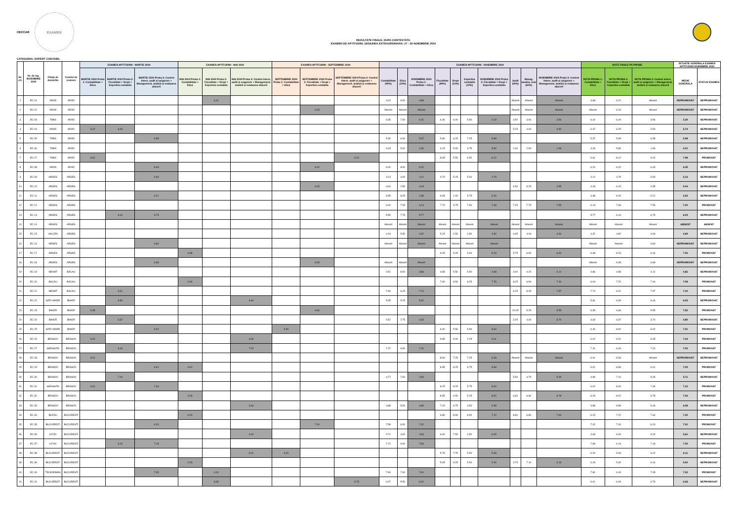CECCAR
EXAMEN
REZULTATE FINALE, DUPA CONTESTATII,
EXAMEN DE APTITUDINI, SESIUNEA EXTRAORDINARA: 27 - 29 NOIEMBRIE 2024
CATEGORIA: EXPERT CONTABIL
| Nr. crt. | Nr. de leg. NOIEMBRIE 2024 | Filiala de domiciliu | Centrul de examen | EXAMEN APTITUDINI - MARTIE 2024 | | | EXAMEN APTITUDINI - MAI 2024 | | | EXAMEN APTITUDINI - SEPTEMBRIE 2024 | | | EXAMEN APTITUDINI - NOIEMBRIE 2024 | | | | | | | | | | NOTE FINALE PE PROBE | | | SITUATIE GENERALA EXAMEN APTITUDINI NOIEMBRIE 2024 | |
| --- | --- | --- | --- | --- | --- | --- | --- | --- | --- | --- | --- | --- | --- | --- | --- | --- | --- | --- | --- | --- | --- | --- | --- | --- | --- | --- | --- |
| | | | | MARTIE 2024 Proba 1: Contabilitate + Etica | MARTIE 2024 Proba 2: Fiscalitate + Drept + Expertiza contabila | MARTIE 2024 Proba 3: Control intern, audit și asigurare + Management, analiză și evaluarea afacerii | MAI 2024 Proba 1: Contabilitate + Etica | MAI 2024 Proba 2: Fiscalitate + Drept + Expertiza contabila | MAI 2024 Proba 3: Control intern, audit și asigurare + Management, analiză și evaluarea afacerii | SEPTEMBRIE 2024 Proba 1: Contabilitate + Etica | SEPTEMBRIE 2024 Proba 2: Fiscalitate + Drept + Expertiza contabila | SEPTEMBRIE 2024 Proba 3: Control intern, audit și asigurare + Management, analiză și evaluarea afacerii | Contabilitate (90%) | Etica (10%) | NOIEMBRIE 2024 Proba 1: Contabilitate + Etica | Fiscalitate (80%) | Drept (10%) | Expertiza contabila (10%) | NOIEMBRIE 2024 Proba 2: Fiscalitate + Drept + Expertiza contabila | Audit (40%) | Manag, analiza, eval (60%) | NOIEMBRIE 2024 Proba 3: Control intern, audit și asigurare + Management, analiză și evaluarea afacerii | NOTA PROBA 1: Contabilitate + Etica | NOTA PROBA 2: Fiscalitate + Drept + Expertiza contabila | NOTA PROBA 3: Control intern, audit și asigurare + Management, analiză și evaluarea afacerii | MEDIE GENERALA | STATUS EXAMEN |
| 1 | EC 01 | ARAD | ARAD | | | | | 6.12 | | | | | 4.20 | 9.00 | 4.68 | | | | | Absent | Absent | Absent | 4.68 | 6.12 | Absent | NEPROMOVAT | NEPROMOVAT |
| 2 | EC 02 | ARAD | ARAD | | | | | | | | 6.23 | | Absent | Absent | Absent | | | | | Absent | Absent | Absent | Absent | 6.23 | Absent | NEPROMOVAT | NEPROMOVAT |
| 3 | EC 03 | TIMIS | ARAD | | | | | | | | | | 6.35 | 7.00 | 6.42 | 6.30 | 6.00 | 5.50 | 6.19 | 3.50 | 3.60 | 3.56 | 6.42 | 6.19 | 3.56 | 5.39 | NEPROMOVAT |
| 4 | EC 04 | ARAD | ARAD | 6.47 | 6.25 | | | | | | | | | | | | | | | 5.25 | 4.00 | 4.50 | 6.47 | 6.25 | 4.50 | 5.74 | NEPROMOVAT |
| 5 | EC 05 | TIMIS | ARAD | | | 6.58 | | | | | | | 5.30 | 6.00 | 5.37 | 5.80 | 6.25 | 7.25 | 5.99 | | | | 5.37 | 5.99 | 6.58 | 5.98 | NEPROMOVAT |
| 6 | EC 06 | TIMIS | ARAD | | | | | | | | | | 4.18 | 5.00 | 4.26 | 6.15 | 5.00 | 3.75 | 5.80 | 1.00 | 2.60 | 1.96 | 4.26 | 5.80 | 1.96 | 4.01 | NEPROMOVAT |
| 7 | EC 07 | TIMIS | ARAD | 6.61 | | | | | | | | 9.20 | | | | 8.65 | 5.50 | 6.50 | 8.12 | | | | 6.61 | 8.12 | 9.20 | 7.98 | PROMOVAT |
| 8 | EC 08 | ARAD | ARAD | | | 6.43 | | | | | 6.42 | | 6.00 | 8.00 | 6.20 | | | | | | | | 6.20 | 6.42 | 6.43 | 6.35 | NEPROMOVAT |
| 9 | EC 09 | ARGES | ARGES | | | 6.50 | | | | | | | 4.13 | 4.00 | 4.12 | 4.70 | 5.25 | 5.00 | 4.79 | | | | 4.12 | 4.79 | 6.50 | 5.13 | NEPROMOVAT |
| 10 | EC 10 | ARGES | ARGES | | | | | | | | 6.15 | | 4.64 | 2.50 | 4.43 | | | | | 6.50 | 3.25 | 4.55 | 4.43 | 6.15 | 4.55 | 5.04 | NEPROMOVAT |
| 11 | EC 11 | ARGES | ARGES | | | 6.21 | | | | | | | 3.95 | 8.25 | 4.38 | 6.65 | 1.00 | 5.75 | 6.00 | | | | 4.38 | 6.00 | 6.21 | 5.53 | NEPROMOVAT |
| 12 | EC 12 | ARGES | ARGES | | | | | | | | | | 6.00 | 7.25 | 6.13 | 7.70 | 3.75 | 7.90 | 7.33 | 7.25 | 7.75 | 7.55 | 6.13 | 7.33 | 7.55 | 7.00 | PROMOVAT |
| 13 | EC 13 | ARGES | ARGES | | 6.16 | 6.75 | | | | | | | 5.55 | 7.75 | 5.77 | | | | | | | | 5.77 | 6.16 | 6.75 | 6.23 | NEPROMOVAT |
| 14 | EC 14 | ARGES | ARGES | | | | | | | | | | Absent | Absent | Absent | Absent | Absent | Absent | Absent | Absent | Absent | Absent | Absent | Absent | Absent | ABSENT | ABSENT |
| 15 | EC 15 | VALCEA | ARGES | | | | | | | | | | 4.19 | 5.50 | 4.32 | 5.15 | 2.50 | 4.50 | 4.82 | 6.35 | 4.00 | 4.94 | 4.32 | 4.82 | 4.94 | 4.69 | NEPROMOVAT |
| 16 | EC 16 | ARGES | ARGES | | | 6.80 | | | | | | | Absent | Absent | Absent | Absent | Absent | Absent | Absent | | | | Absent | Absent | 6.80 | NEPROMOVAT | NEPROMOVAT |
| 17 | EC 17 | ARGES | ARGES | | | | 6.38 | | | | | | | | | 9.25 | 5.25 | 3.00 | 8.23 | 5.75 | 6.90 | 6.44 | 6.38 | 8.23 | 6.44 | 7.02 | PROMOVAT |
| 18 | EC 18 | ARGES | ARGES | | | 6.68 | | | | | 6.08 | | Absent | Absent | Absent | | | | | | | | Absent | 6.08 | 6.68 | NEPROMOVAT | NEPROMOVAT |
| 19 | EC 19 | NEAMT | BACAU | | | | | | | | | | 4.51 | 8.00 | 4.86 | 4.85 | 5.50 | 5.50 | 4.98 | 4.00 | 4.20 | 4.12 | 4.86 | 4.98 | 4.12 | 4.65 | NEPROMOVAT |
| 20 | EC 20 | BACAU | BACAU | | | | 6.04 | | | | | | | | | 7.60 | 8.50 | 8.25 | 7.76 | 8.25 | 6.90 | 7.44 | 6.04 | 7.76 | 7.44 | 7.08 | PROMOVAT |
| 21 | EC 21 | NEAMT | BACAU | | 6.01 | | | | | | | | 7.90 | 6.25 | 7.74 | | | | | 6.25 | 8.45 | 7.57 | 7.74 | 6.01 | 7.57 | 7.10 | PROMOVAT |
| 22 | EC 22 | SATU MARE | BIHOR | | 6.69 | | | | 6.44 | | | | 5.65 | 5.25 | 5.61 | | | | | | | | 5.61 | 6.69 | 6.44 | 6.25 | NEPROMOVAT |
| 23 | EC 23 | BIHOR | BIHOR | 6.35 | | | | | | | 6.66 | | | | | | | | | 10.00 | 9.25 | 9.55 | 6.35 | 6.66 | 9.55 | 7.52 | PROMOVAT |
| 24 | EC 24 | BIHOR | BIHOR | | 6.37 | | | | | | | | 4.52 | 2.75 | 4.34 | | | | | 3.25 | 4.00 | 3.70 | 4.34 | 6.37 | 3.70 | 4.80 | NEPROMOVAT |
| 25 | EC 25 | SATU MARE | BIHOR | | | 6.02 | | | | 6.40 | | | | | | 9.40 | 5.50 | 5.50 | 8.62 | | | | 6.40 | 8.62 | 6.02 | 7.01 | PROMOVAT |
| 26 | EC 26 | BRASOV | BRASOV | 6.02 | | | | | 6.05 | | | | | | | 9.85 | 9.00 | 2.25 | 9.01 | | | | 6.02 | 9.01 | 6.05 | 7.03 | PROMOVAT |
| 27 | EC 27 | HARGHITA | BRASOV | | 6.44 | | | | 7.20 | | | | 7.47 | 6.90 | 7.41 | | | | | | | | 7.41 | 6.44 | 7.20 | 7.02 | PROMOVAT |
| 28 | EC 28 | BRASOV | BRASOV | 6.01 | | | | | | | | | | | | 8.60 | 7.25 | 7.25 | 8.33 | Absent | Absent | Absent | 6.01 | 8.33 | Absent | NEPROMOVAT | NEPROMOVAT |
| 29 | EC 29 | BRASOV | BRASOV | | | 6.41 | 6.01 | | | | | | | | | 8.95 | 8.25 | 6.75 | 8.66 | | | | 6.01 | 8.66 | 6.41 | 7.03 | PROMOVAT |
| 30 | EC 30 | BRASOV | BRASOV | | 7.10 | | | | | | | | 4.77 | 7.00 | 4.99 | | | | | 5.50 | 4.75 | 5.05 | 4.99 | 7.10 | 5.05 | 5.71 | NEPROMOVAT |
| 31 | EC 31 | HARGHITA | BRASOV | 6.02 | | 7.34 | | | | | | | | | | 8.25 | 8.25 | 5.75 | 8.00 | | | | 6.02 | 8.00 | 7.34 | 7.12 | PROMOVAT |
| 32 | EC 32 | BRASOV | BRASOV | | | | 6.29 | | | | | | | | | 8.55 | 6.50 | 5.25 | 8.02 | 6.60 | 6.90 | 6.78 | 6.29 | 8.02 | 6.78 | 7.03 | PROMOVAT |
| 33 | EC 33 | BRASOV | BRASOV | | | | | | 6.46 | | | | 4.88 | 5.00 | 4.89 | 7.20 | 6.75 | 4.50 | 6.89 | | | | 4.89 | 6.89 | 6.46 | 6.08 | NEPROMOVAT |
| 34 | EC 34 | BUZAU | BUCURESTI | | | | 6.20 | | | | | | | | | 6.80 | 8.90 | 8.90 | 7.22 | 8.90 | 6.80 | 7.64 | 6.20 | 7.22 | 7.64 | 7.02 | PROMOVAT |
| 35 | EC 35 | BUCURESTI | BUCURESTI | | | 6.20 | | | | | 7.40 | | 7.58 | 6.00 | 7.42 | | | | | | | | 7.42 | 7.40 | 6.20 | 7.01 | PROMOVAT |
| 36 | EC 36 | ILFOV | BUCURESTI | | | | | | 6.20 | | | | 4.71 | 4.00 | 4.63 | 6.00 | 7.50 | 4.50 | 6.00 | | | | 4.63 | 6.00 | 6.20 | 5.61 | NEPROMOVAT |
| 37 | EC 37 | ILFOV | BUCURESTI | | 6.13 | 7.18 | | | | | | | 7.70 | 9.00 | 7.83 | | | | | | | | 7.83 | 6.13 | 7.18 | 7.05 | PROMOVAT |
| 38 | EC 38 | BUCURESTI | BUCURESTI | | | | | | 6.22 | 6.20 | | | | | | 5.75 | 7.75 | 5.50 | 5.93 | | | | 6.20 | 5.93 | 6.22 | 6.11 | NEPROMOVAT |
| 39 | EC 39 | BUCURESTI | BUCURESTI | | | | 6.15 | | | | | | | | | 5.65 | 3.25 | 5.50 | 5.40 | 4.75 | 7.10 | 6.16 | 6.15 | 5.40 | 6.16 | 5.90 | NEPROMOVAT |
| 40 | EC 40 | TELEORMAN | BUCURESTI | | | 7.05 | | 6.19 | | | | | 7.90 | 7.00 | 7.81 | | | | | | | | 7.81 | 6.19 | 7.05 | 7.02 | PROMOVAT |
| 41 | EC 41 | BUCURESTI | BUCURESTI | | | | | 6.03 | | | | 6.73 | 6.07 | 5.50 | 6.01 | | | | | | | | 6.01 | 6.03 | 6.73 | 6.26 | NEPROMOVAT |